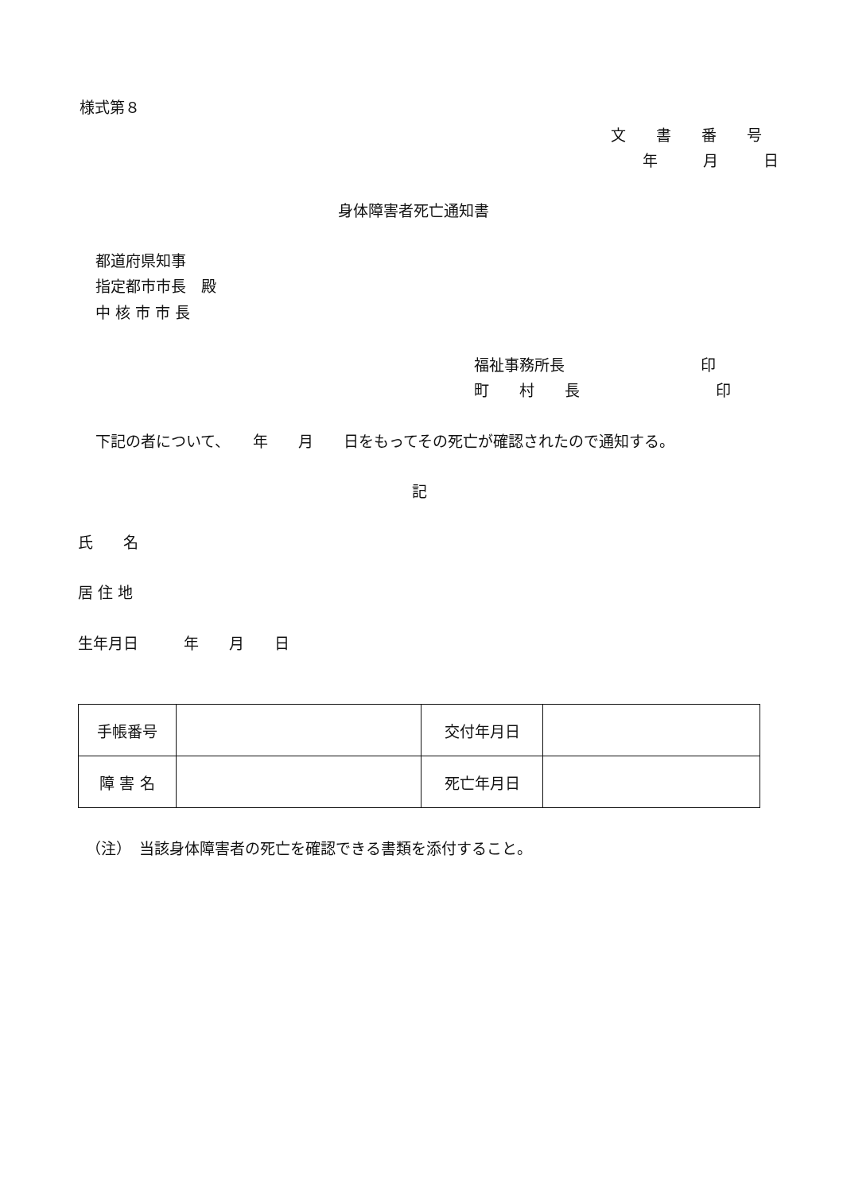様式第８
文　　書　　番　　号
年　　　月　　　日
身体障害者死亡通知書
都道府県知事
指定都市市長　殿
中 核 市 市 長
福祉事務所長　　　　　　　　　印
町　　村　　長　　　　　　　　　印
下記の者について、　　年　　月　　日をもってその死亡が確認されたので通知する。
記
氏　　名
居 住 地
生年月日　　　年　　月　　日
| 手帳番号 | | 交付年月日 | |
| 障 害 名 | | 死亡年月日 | |
（注）　当該身体障害者の死亡を確認できる書類を添付すること。